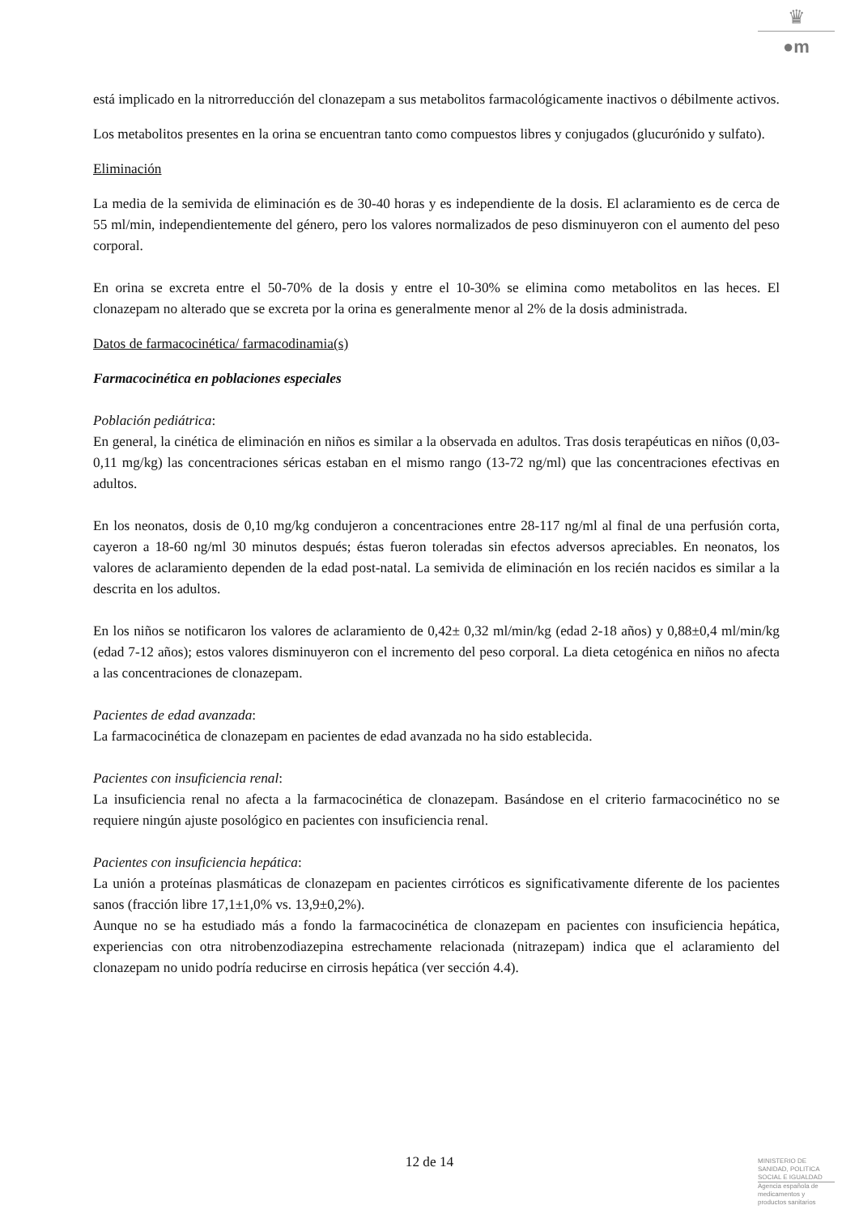♛
●m
está implicado en la nitrorreducción del clonazepam a sus metabolitos farmacológicamente inactivos o débilmente activos.
Los metabolitos presentes en la orina se encuentran tanto como compuestos libres y conjugados (glucurónido y sulfato).
Eliminación
La media de la semivida de eliminación es de 30-40 horas y es independiente de la dosis. El aclaramiento es de cerca de 55 ml/min, independientemente del género, pero los valores normalizados de peso disminuyeron con el aumento del peso corporal.
En orina se excreta entre el 50-70% de la dosis y entre el 10-30% se elimina como metabolitos en las heces. El clonazepam no alterado que se excreta por la orina es generalmente menor al 2% de la dosis administrada.
Datos de farmacocinética/ farmacodinamia(s)
Farmacocinética en poblaciones especiales
Población pediátrica:
En general, la cinética de eliminación en niños es similar a la observada en adultos. Tras dosis terapéuticas en niños (0,03-0,11 mg/kg) las concentraciones séricas estaban en el mismo rango (13-72 ng/ml) que las concentraciones efectivas en adultos.
En los neonatos, dosis de 0,10 mg/kg condujeron a concentraciones entre 28-117 ng/ml al final de una perfusión corta, cayeron a 18-60 ng/ml 30 minutos después; éstas fueron toleradas sin efectos adversos apreciables. En neonatos, los valores de aclaramiento dependen de la edad post-natal. La semivida de eliminación en los recién nacidos es similar a la descrita en los adultos.
En los niños se notificaron los valores de aclaramiento de 0,42± 0,32 ml/min/kg (edad 2-18 años) y 0,88±0,4 ml/min/kg (edad 7-12 años); estos valores disminuyeron con el incremento del peso corporal. La dieta cetogénica en niños no afecta a las concentraciones de clonazepam.
Pacientes de edad avanzada:
La farmacocinética de clonazepam en pacientes de edad avanzada no ha sido establecida.
Pacientes con insuficiencia renal:
La insuficiencia renal no afecta a la farmacocinética de clonazepam. Basándose en el criterio farmacocinético no se requiere ningún ajuste posológico en pacientes con insuficiencia renal.
Pacientes con insuficiencia hepática:
La unión a proteínas plasmáticas de clonazepam en pacientes cirróticos es significativamente diferente de los pacientes sanos (fracción libre 17,1±1,0% vs. 13,9±0,2%).
Aunque no se ha estudiado más a fondo la farmacocinética de clonazepam en pacientes con insuficiencia hepática, experiencias con otra nitrobenzodiazepina estrechamente relacionada (nitrazepam) indica que el aclaramiento del clonazepam no unido podría reducirse en cirrosis hepática (ver sección 4.4).
12 de 14
MINISTERIO DE
SANIDAD, POLITICA
SOCIAL E IGUALDAD
Agencia española de
medicamentos y
productos sanitarios